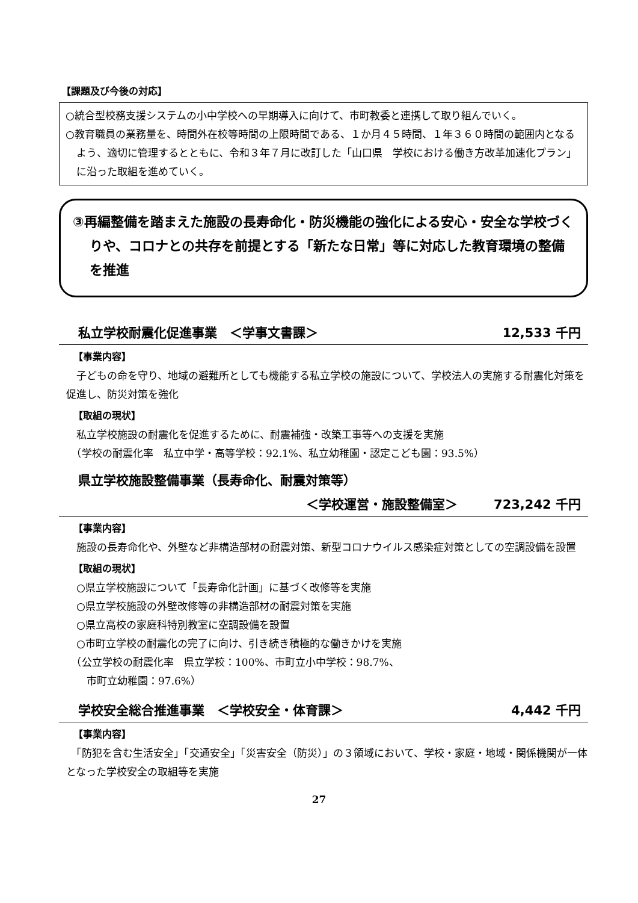【課題及び今後の対応】
○統合型校務支援システムの小中学校への早期導入に向けて、市町教委と連携して取り組んでいく。
○教育職員の業務量を、時間外在校等時間の上限時間である、１か月４５時間、１年３６０時間の範囲内となるよう、適切に管理するとともに、令和３年７月に改訂した「山口県　学校における働き方改革加速化プラン」に沿った取組を進めていく。
③再編整備を踏まえた施設の長寿命化・防災機能の強化による安心・安全な学校づくりや、コロナとの共存を前提とする「新たな日常」等に対応した教育環境の整備を推進
私立学校耐震化促進事業　＜学事文書課＞ 12,533 千円
【事業内容】
　子どもの命を守り、地域の避難所としても機能する私立学校の施設について、学校法人の実施する耐震化対策を促進し、防災対策を強化
【取組の現状】
　私立学校施設の耐震化を促進するために、耐震補強・改築工事等への支援を実施
　（学校の耐震化率　私立中学・高等学校：92.1%、私立幼稚園・認定こども園：93.5%）
県立学校施設整備事業（長寿命化、耐震対策等）
＜学校運営・施設整備室＞ 723,242 千円
【事業内容】
　施設の長寿命化や、外壁など非構造部材の耐震対策、新型コロナウイルス感染症対策としての空調設備を設置
【取組の現状】
　○県立学校施設について「長寿命化計画」に基づく改修等を実施
　○県立学校施設の外壁改修等の非構造部材の耐震対策を実施
　○県立高校の家庭科特別教室に空調設備を設置
　○市町立学校の耐震化の完了に向け、引き続き積極的な働きかけを実施
　（公立学校の耐震化率　県立学校：100%、市町立小中学校：98.7%、
　　市町立幼稚園：97.6%）
学校安全総合推進事業　＜学校安全・体育課＞ 4,442 千円
【事業内容】
　「防犯を含む生活安全」「交通安全」「災害安全（防災）」の３領域において、学校・家庭・地域・関係機関が一体となった学校安全の取組等を実施
27